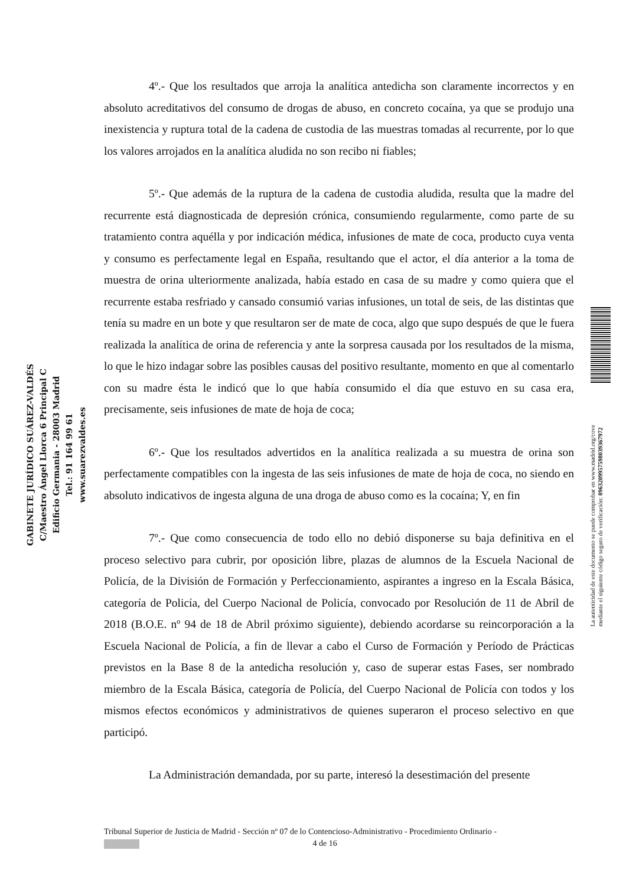GABINETE JURÍDICO SUÁREZ-VALDÉS
C/Maestro Ángel Llorca 6 Principal C
Edificio Germania - 28003 Madrid
Tel.: 91 164 99 61
www.suarezvaldes.es
4º.- Que los resultados que arroja la analítica antedicha son claramente incorrectos y en absoluto acreditativos del consumo de drogas de abuso, en concreto cocaína, ya que se produjo una inexistencia y ruptura total de la cadena de custodia de las muestras tomadas al recurrente, por lo que los valores arrojados en la analítica aludida no son recibo ni fiables;
5º.- Que además de la ruptura de la cadena de custodia aludida, resulta que la madre del recurrente está diagnosticada de depresión crónica, consumiendo regularmente, como parte de su tratamiento contra aquélla y por indicación médica, infusiones de mate de coca, producto cuya venta y consumo es perfectamente legal en España, resultando que el actor, el día anterior a la toma de muestra de orina ulteriormente analizada, había estado en casa de su madre y como quiera que el recurrente estaba resfriado y cansado consumió varias infusiones, un total de seis, de las distintas que tenía su madre en un bote y que resultaron ser de mate de coca, algo que supo después de que le fuera realizada la analítica de orina de referencia y ante la sorpresa causada por los resultados de la misma, lo que le hizo indagar sobre las posibles causas del positivo resultante, momento en que al comentarlo con su madre ésta le indicó que lo que había consumido el día que estuvo en su casa era, precisamente, seis infusiones de mate de hoja de coca;
6º.- Que los resultados advertidos en la analítica realizada a su muestra de orina son perfectamente compatibles con la ingesta de las seis infusiones de mate de hoja de coca, no siendo en absoluto indicativos de ingesta alguna de una droga de abuso como es la cocaína; Y, en fin
7º.- Que como consecuencia de todo ello no debió disponerse su baja definitiva en el proceso selectivo para cubrir, por oposición libre, plazas de alumnos de la Escuela Nacional de Policía, de la División de Formación y Perfeccionamiento, aspirantes a ingreso en la Escala Básica, categoría de Policía, del Cuerpo Nacional de Policía, convocado por Resolución de 11 de Abril de 2018 (B.O.E. nº 94 de 18 de Abril próximo siguiente), debiendo acordarse su reincorporación a la Escuela Nacional de Policía, a fin de llevar a cabo el Curso de Formación y Período de Prácticas previstos en la Base 8 de la antedicha resolución y, caso de superar estas Fases, ser nombrado miembro de la Escala Básica, categoría de Policía, del Cuerpo Nacional de Policía con todos y los mismos efectos económicos y administrativos de quienes superaron el proceso selectivo en que participó.
La Administración demandada, por su parte, interesó la desestimación del presente
La autenticidad de este documento se puede comprobar en www.madrid.org/cove
mediante el siguiente código seguro de verificación: 0963209957598039367972
Tribunal Superior de Justicia de Madrid - Sección nº 07 de lo Contencioso-Administrativo - Procedimiento Ordinario -
4 de 16